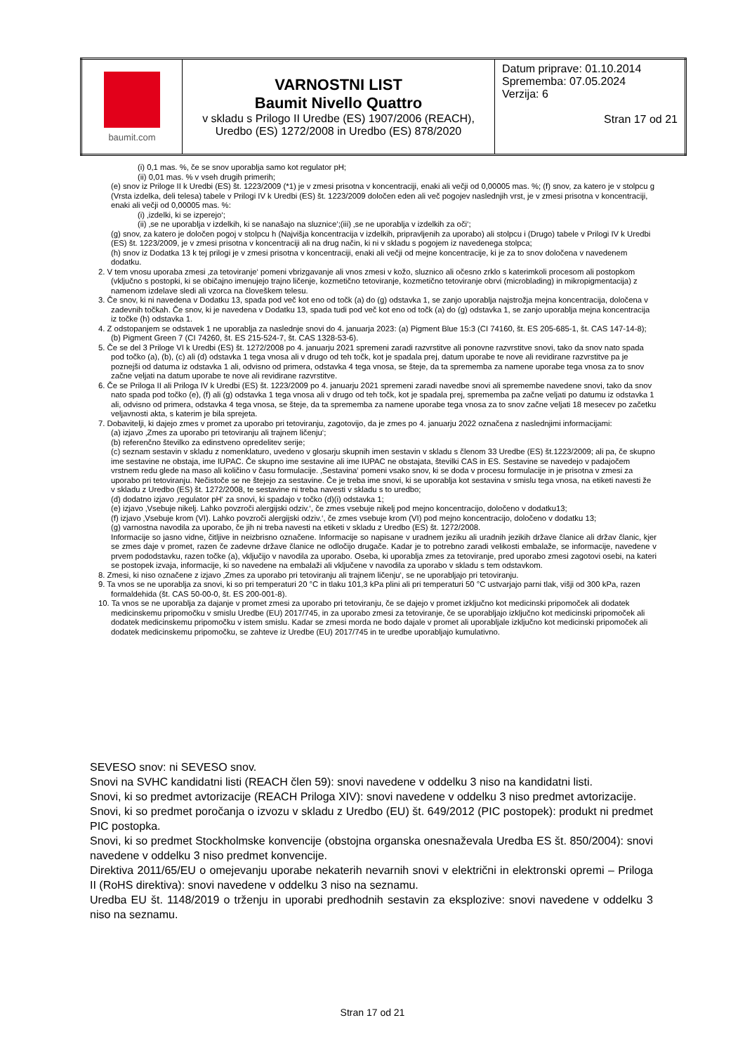| baumit.com | VARNOSTNI LIST Baumit Nivello Quattro v skladu s Prilogo II Uredbe (ES) 1907/2006 (REACH), Uredbo (ES) 1272/2008 in Uredbo (ES) 878/2020 | Datum priprave: 01.10.2014 Sprememba: 07.05.2024 Verzija: 6 Stran 17 od 21 |
(i) 0,1 mas. %, če se snov uporablja samo kot regulator pH;
(ii) 0,01 mas. % v vseh drugih primerih;
(e) snov iz Priloge II k Uredbi (ES) št. 1223/2009 (*1) je v zmesi prisotna v koncentraciji, enaki ali večji od 0,00005 mas. %; (f) snov, za katero je v stolpcu g (Vrsta izdelka, deli telesa) tabele v Prilogi IV k Uredbi (ES) št. 1223/2009 določen eden ali več pogojev naslednjih vrst, je v zmesi prisotna v koncentraciji, enaki ali večji od 0,00005 mas. %:
(i) ‚izdelki, ki se izperejo‘;
(ii) ‚se ne uporablja v izdelkih, ki se nanašajo na sluznice‘;(iii) ‚se ne uporablja v izdelkih za oči‘;
(g) snov, za katero je določen pogoj v stolpcu h (Najvišja koncentracija v izdelkih, pripravljenih za uporabo) ali stolpcu i (Drugo) tabele v Prilogi IV k Uredbi (ES) št. 1223/2009, je v zmesi prisotna v koncentraciji ali na drug način, ki ni v skladu s pogojem iz navedenega stolpca;
(h) snov iz Dodatka 13 k tej prilogi je v zmesi prisotna v koncentraciji, enaki ali večji od mejne koncentracije, ki je za to snov določena v navedenem dodatku.
2. V tem vnosu uporaba zmesi ‚za tetoviranje‘ pomeni vbrizgavanje ali vnos zmesi v kožo, sluznico ali očesno zrklo s katerimkoli procesom ali postopkom (vključno s postopki, ki se običajno imenujejo trajno ličenje, kozmetično tetoviranje, kozmetično tetoviranje obrvi (microblading) in mikropigmentacija) z namenom izdelave sledi ali vzorca na človeškem telesu.
3. Če snov, ki ni navedena v Dodatku 13, spada pod več kot eno od točk (a) do (g) odstavka 1, se zanjo uporablja najstrožja mejna koncentracija, določena v zadevnih točkah. Če snov, ki je navedena v Dodatku 13, spada tudi pod več kot eno od točk (a) do (g) odstavka 1, se zanjo uporablja mejna koncentracija iz točke (h) odstavka 1.
4. Z odstopanjem se odstavek 1 ne uporablja za naslednje snovi do 4. januarja 2023: (a) Pigment Blue 15:3 (CI 74160, št. ES 205-685-1, št. CAS 147-14-8); (b) Pigment Green 7 (CI 74260, št. ES 215-524-7, št. CAS 1328-53-6).
5. Če se del 3 Priloge VI k Uredbi (ES) št. 1272/2008 po 4. januarju 2021 spremeni zaradi razvrstitve ali ponovne razvrstitve snovi, tako da snov nato spada pod točko (a), (b), (c) ali (d) odstavka 1 tega vnosa ali v drugo od teh točk, kot je spadala prej, datum uporabe te nove ali revidirane razvrstitve pa je poznejši od datuma iz odstavka 1 ali, odvisno od primera, odstavka 4 tega vnosa, se šteje, da ta sprememba za namene uporabe tega vnosa za to snov začne veljati na datum uporabe te nove ali revidirane razvrstitve.
6. Če se Priloga II ali Priloga IV k Uredbi (ES) št. 1223/2009 po 4. januarju 2021 spremeni zaradi navedbe snovi ali spremembe navedene snovi, tako da snov nato spada pod točko (e), (f) ali (g) odstavka 1 tega vnosa ali v drugo od teh točk, kot je spadala prej, sprememba pa začne veljati po datumu iz odstavka 1 ali, odvisno od primera, odstavka 4 tega vnosa, se šteje, da ta sprememba za namene uporabe tega vnosa za to snov začne veljati 18 mesecev po začetku veljavnosti akta, s katerim je bila sprejeta.
7. Dobavitelji, ki dajejo zmes v promet za uporabo pri tetoviranju, zagotovijo, da je zmes po 4. januarju 2022 označena z naslednjimi informacijami:
(a) izjavo ‚Zmes za uporabo pri tetoviranju ali trajnem ličenju‘;
(b) referenčno številko za edinstveno opredelitev serije;
(c) seznam sestavin v skladu z nomenklaturo, uvedeno v glosarju skupnih imen sestavin v skladu s členom 33 Uredbe (ES) št.1223/2009; ali pa, če skupno ime sestavine ne obstaja, ime IUPAC. Če skupno ime sestavine ali ime IUPAC ne obstajata, številki CAS in ES. Sestavine se navedejo v padajočem vrstnem redu glede na maso ali količino v času formulacije. ‚Sestavina‘ pomeni vsako snov, ki se doda v procesu formulacije in je prisotna v zmesi za uporabo pri tetoviranju. Nečistoče se ne štejejo za sestavine. Če je treba ime snovi, ki se uporablja kot sestavina v smislu tega vnosa, na etiketi navesti že v skladu z Uredbo (ES) št. 1272/2008, te sestavine ni treba navesti v skladu s to uredbo;
(d) dodatno izjavo ‚regulator pH‘ za snovi, ki spadajo v točko (d)(i) odstavka 1;
(e) izjavo ‚Vsebuje nikelj. Lahko povzroči alergijski odziv.‘, če zmes vsebuje nikelj pod mejno koncentracijo, določeno v dodatku13;
(f) izjavo ‚Vsebuje krom (VI). Lahko povzroči alergijski odziv.‘, če zmes vsebuje krom (VI) pod mejno koncentracijo, določeno v dodatku 13;
(g) varnostna navodila za uporabo, če jih ni treba navesti na etiketi v skladu z Uredbo (ES) št. 1272/2008.
Informacije so jasno vidne, čitljive in neizbrisno označene. Informacije so napisane v uradnem jeziku ali uradnih jezikih države članice ali držav članic, kjer se zmes daje v promet, razen če zadevne države članice ne odločijo drugače. Kadar je to potrebno zaradi velikosti embalaže, se informacije, navedene v prvem pododstavku, razen točke (a), vključijo v navodila za uporabo. Oseba, ki uporablja zmes za tetoviranje, pred uporabo zmesi zagotovi osebi, na kateri se postopek izvaja, informacije, ki so navedene na embalaži ali vključene v navodila za uporabo v skladu s tem odstavkom.
8. Zmesi, ki niso označene z izjavo ‚Zmes za uporabo pri tetoviranju ali trajnem ličenju‘, se ne uporabljajo pri tetoviranju.
9. Ta vnos se ne uporablja za snovi, ki so pri temperaturi 20 °C in tlaku 101,3 kPa plini ali pri temperaturi 50 °C ustvarjajo parni tlak, višji od 300 kPa, razen formaldehida (št. CAS 50-00-0, št. ES 200-001-8).
10. Ta vnos se ne uporablja za dajanje v promet zmesi za uporabo pri tetoviranju, če se dajejo v promet izključno kot medicinski pripomoček ali dodatek medicinskemu pripomočku v smislu Uredbe (EU) 2017/745, in za uporabo zmesi za tetoviranje, če se uporabljajo izključno kot medicinski pripomoček ali dodatek medicinskemu pripomočku v istem smislu. Kadar se zmesi morda ne bodo dajale v promet ali uporabljale izključno kot medicinski pripomoček ali dodatek medicinskemu pripomočku, se zahteve iz Uredbe (EU) 2017/745 in te uredbe uporabljajo kumulativno.
SEVESO snov: ni SEVESO snov.
Snovi na SVHC kandidatni listi (REACH člen 59): snovi navedene v oddelku 3 niso na kandidatni listi.
Snovi, ki so predmet avtorizacije (REACH Priloga XIV): snovi navedene v oddelku 3 niso predmet avtorizacije.
Snovi, ki so predmet poročanja o izvozu v skladu z Uredbo (EU) št. 649/2012 (PIC postopek): produkt ni predmet PIC postopka.
Snovi, ki so predmet Stockholmske konvencije (obstojna organska onesnaževala Uredba ES št. 850/2004): snovi navedene v oddelku 3 niso predmet konvencije.
Direktiva 2011/65/EU o omejevanju uporabe nekaterih nevarnih snovi v električni in elektronski opremi – Priloga II (RoHS direktiva): snovi navedene v oddelku 3 niso na seznamu.
Uredba EU št. 1148/2019 o trženju in uporabi predhodnih sestavin za eksplozive: snovi navedene v oddelku 3 niso na seznamu.
Stran 17 od 21